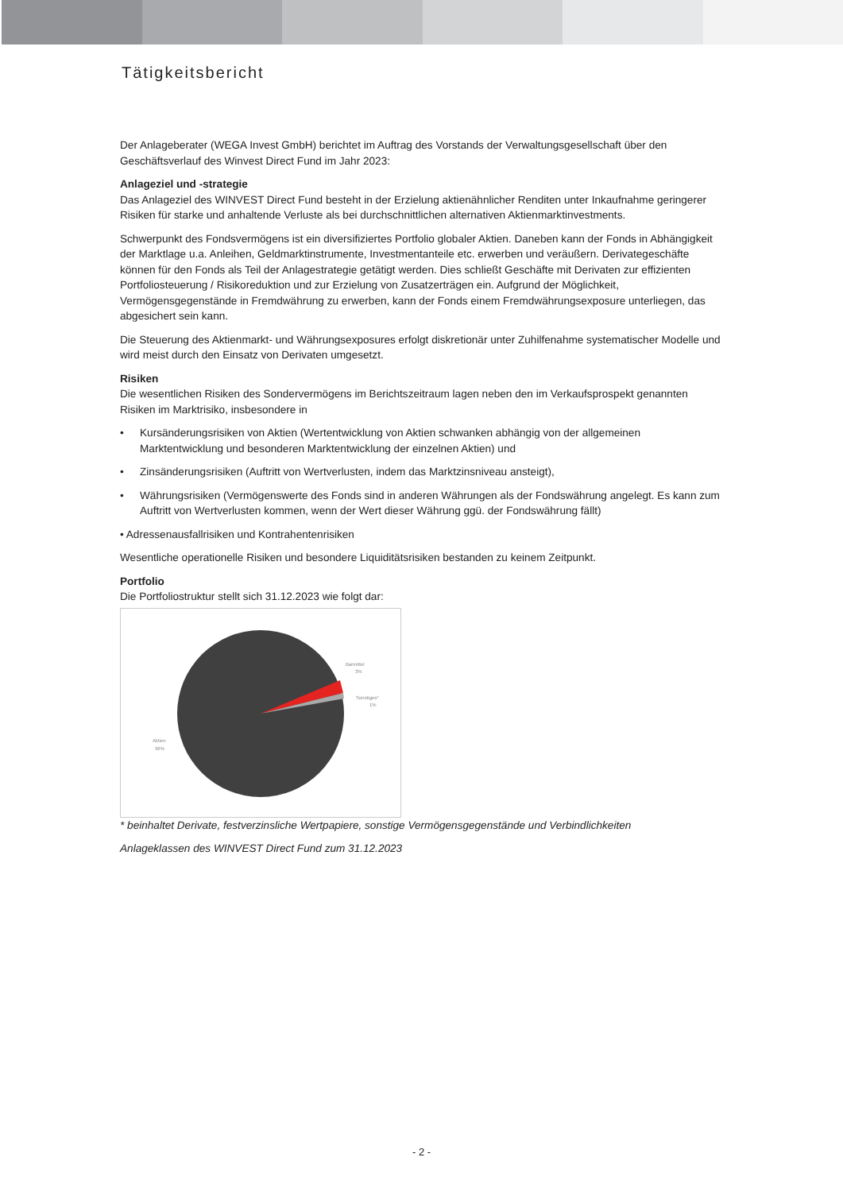Tätigkeitsbericht
Der Anlageberater (WEGA Invest GmbH) berichtet im Auftrag des Vorstands der Verwaltungsgesellschaft über den Geschäftsverlauf des Winvest Direct Fund im Jahr 2023:
Anlageziel und -strategie
Das Anlageziel des WINVEST Direct Fund besteht in der Erzielung aktienähnlicher Renditen unter Inkaufnahme geringerer Risiken für starke und anhaltende Verluste als bei durchschnittlichen alternativen Aktienmarktinvestments.
Schwerpunkt des Fondsvermögens ist ein diversifiziertes Portfolio globaler Aktien. Daneben kann der Fonds in Abhängigkeit der Marktlage u.a. Anleihen, Geldmarktinstrumente, Investmentanteile etc. erwerben und veräußern. Derivategeschäfte können für den Fonds als Teil der Anlagestrategie getätigt werden. Dies schließt Geschäfte mit Derivaten zur effizienten Portfoliosteuerung / Risikoreduktion und zur Erzielung von Zusatzerträgen ein. Aufgrund der Möglichkeit, Vermögensgegenstände in Fremdwährung zu erwerben, kann der Fonds einem Fremdwährungsexposure unterliegen, das abgesichert sein kann.
Die Steuerung des Aktienmarkt- und Währungsexposures erfolgt diskretionär unter Zuhilfenahme systematischer Modelle und wird meist durch den Einsatz von Derivaten umgesetzt.
Risiken
Die wesentlichen Risiken des Sondervermögens im Berichtszeitraum lagen neben den im Verkaufsprospekt genannten Risiken im Marktrisiko, insbesondere in
• Kursänderungsrisiken von Aktien (Wertentwicklung von Aktien schwanken abhängig von der allgemeinen Marktentwicklung und besonderen Marktentwicklung der einzelnen Aktien) und
• Zinsänderungsrisiken (Auftritt von Wertverlusten, indem das Marktzinsniveau ansteigt),
• Währungsrisiken (Vermögenswerte des Fonds sind in anderen Währungen als der Fondswährung angelegt. Es kann zum Auftritt von Wertverlusten kommen, wenn der Wert dieser Währung ggü. der Fondswährung fällt)
• Adressenausfallrisiken und Kontrahentenrisiken
Wesentliche operationelle Risiken und besondere Liquiditätsrisiken bestanden zu keinem Zeitpunkt.
Portfolio
Die Portfoliostruktur stellt sich 31.12.2023 wie folgt dar:
Barmittel
3%
Sonstiges*
1%
Aktien
96%
* beinhaltet Derivate, festverzinsliche Wertpapiere, sonstige Vermögensgegenstände und Verbindlichkeiten
Anlageklassen des WINVEST Direct Fund zum 31.12.2023
- 2 -